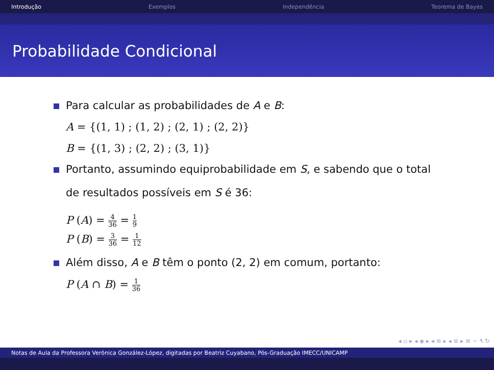Introdução Exemplos Independência Teorema de Bayes
Probabilidade Condicional
Para calcular as probabilidades de A e B:
A = {(1, 1) ; (1, 2) ; (2, 1) ; (2, 2)}
B = {(1, 3) ; (2, 2) ; (3, 1)}
Portanto, assumindo equiprobabilidade em S, e sabendo que o total
de resultados possíveis em S é 36:
P (A) = 4 36 = 1 9
P (B) = 3 36 = 1 12
Além disso, A e B têm o ponto (2, 2) em comum, portanto:
P (A ∩ B) = 1 36
◂ ▫ ▸ ◂ ◈ ▸ ◂ ≡ ▸ ◂ ≡ ▸ ≡ ∽ ۹ ↻
Notas de Aula da Professora Verónica González-López, digitadas por Beatriz Cuyabano, Pós-Graduação IMECC/UNICAMP